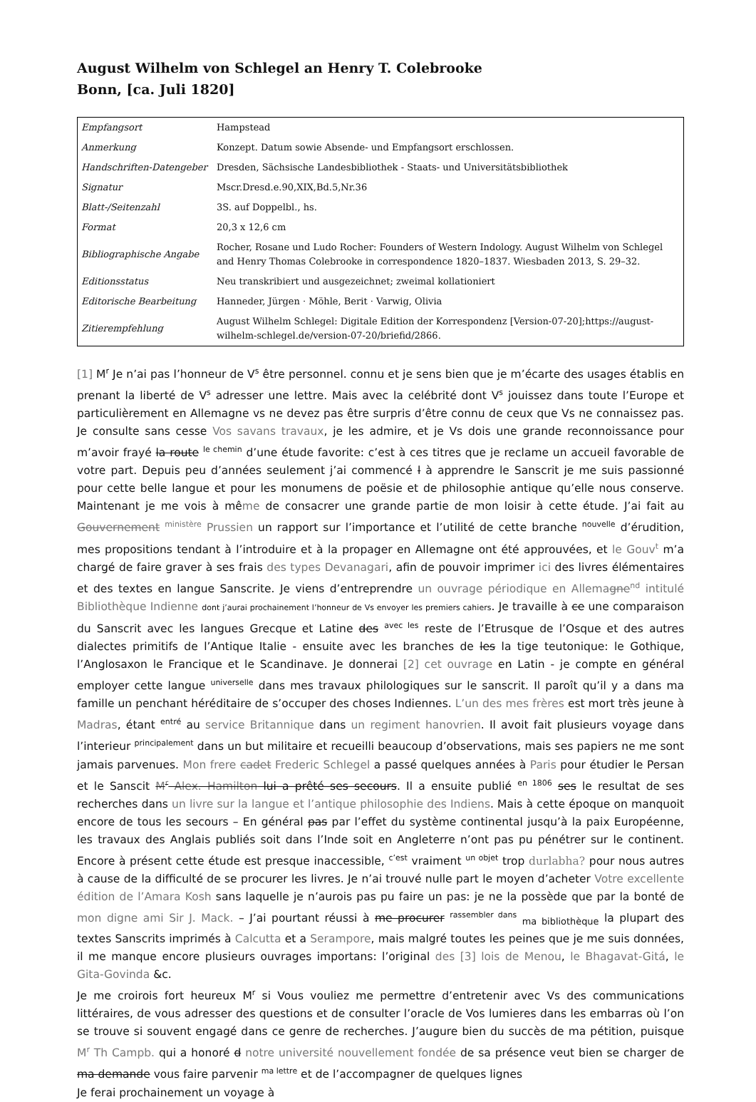August Wilhelm von Schlegel an Henry T. Colebrooke
Bonn, [ca. Juli 1820]
| Empfangsort | Hampstead |
| Anmerkung | Konzept. Datum sowie Absende- und Empfangsort erschlossen. |
| Handschriften-Datengeber | Dresden, Sächsische Landesbibliothek - Staats- und Universitätsbibliothek |
| Signatur | Mscr.Dresd.e.90,XIX,Bd.5,Nr.36 |
| Blatt-/Seitenzahl | 3S. auf Doppelbl., hs. |
| Format | 20,3 x 12,6 cm |
| Bibliographische Angabe | Rocher, Rosane und Ludo Rocher: Founders of Western Indology. August Wilhelm von Schlegel and Henry Thomas Colebrooke in correspondence 1820–1837. Wiesbaden 2013, S. 29–32. |
| Editionsstatus | Neu transkribiert und ausgezeichnet; zweimal kollationiert |
| Editorische Bearbeitung | Hanneder, Jürgen · Möhle, Berit · Varwig, Olivia |
| Zitierempfehlung | August Wilhelm Schlegel: Digitale Edition der Korrespondenz [Version-07-20];https://august-wilhelm-schlegel.de/version-07-20/briefid/2866. |
[1] M<sup>r</sup> Je n’ai pas l’honneur de V<sup>s</sup> être personnel. connu et je sens bien que je m’écarte des usages établis en prenant la liberté de V<sup>s</sup> adresser une lettre. Mais avec la celébrité dont V<sup>s</sup> jouissez dans toute l’Europe et particulièrement en Allemagne vs ne devez pas être surpris d’être connu de ceux que Vs ne connaissez pas. Je consulte sans cesse Vos savans travaux, je les admire, et je Vs dois une grande reconnoissance pour m’avoir frayé la route <sup>le chemin</sup> d’une étude favorite: c’est à ces titres que je reclame un accueil favorable de votre part. Depuis peu d’années seulement j’ai commencé l à apprendre le Sanscrit je me suis passionné pour cette belle langue et pour les monumens de poësie et de philosophie antique qu’elle nous conserve. Maintenant je me vois à même de consacrer une grande partie de mon loisir à cette étude. J’ai fait au Gouvernement <sup>ministère</sup> Prussien un rapport sur l’importance et l’utilité de cette branche <sup>nouvelle</sup> d’érudition, mes propositions tendant à l’introduire et à la propager en Allemagne ont été approuvées, et le Gouv<sup>t</sup> m’a chargé de faire graver à ses frais des types Devanagari, afin de pouvoir imprimer ici des livres élémentaires et des textes en langue Sanscrite. Je viens d’entreprendre un ouvrage périodique en Allemagne<sup>nd</sup> intitulé Bibliothèque Indienne dont j’aurai prochainement l’honneur de Vs envoyer les premiers cahiers. Je travaille à ce une comparaison du Sanscrit avec les langues Grecque et Latine des <sup>avec les</sup> reste de l’Etrusque de l’Osque et des autres dialectes primitifs de l’Antique Italie - ensuite avec les branches de les la tige teutonique: le Gothique, l’Anglosaxon le Francique et le Scandinave. Je donnerai [2] cet ouvrage en Latin - je compte en général employer cette langue <sup>universelle</sup> dans mes travaux philologiques sur le sanscrit. Il paroît qu’il y a dans ma famille un penchant héréditaire de s’occuper des choses Indiennes. L’un des mes frères est mort très jeune à Madras, étant <sup>entré</sup> au service Britannique dans un regiment hanovrien. Il avoit fait plusieurs voyage dans l’interieur <sup>principalement</sup> dans un but militaire et recueilli beaucoup d’observations, mais ses papiers ne me sont jamais parvenues. Mon frere cadet Frederic Schlegel a passé quelques années à Paris pour étudier le Persan et le Sanscit M<sup>r</sup> Alex. Hamilton lui a prêté ses secours. Il a ensuite publié <sup>en 1806</sup> ses le resultat de ses recherches dans un livre sur la langue et l’antique philosophie des Indiens. Mais à cette époque on manquoit encore de tous les secours – En général pas par l’effet du système continental jusqu’à la paix Européenne, les travaux des Anglais publiés soit dans l’Inde soit en Angleterre n’ont pas pu pénétrer sur le continent. Encore à présent cette étude est presque inaccessible, <sup>c’est</sup> vraiment <sup>un objet</sup> trop durlabha? pour nous autres à cause de la difficulté de se procurer les livres. Je n’ai trouvé nulle part le moyen d’acheter Votre excellente édition de l’Amara Kosh sans laquelle je n’aurois pas pu faire un pas: je ne la possède que par la bonté de mon digne ami Sir J. Mack. – J’ai pourtant réussi à me procurer <sup>rassembler dans</sup> <sub>ma bibliothèque</sub> la plupart des textes Sanscrits imprimés à Calcutta et a Serampore, mais malgré toutes les peines que je me suis données, il me manque encore plusieurs ouvrages importans: l’original des [3] lois de Menou, le Bhagavat-Gitá, le Gita-Govinda &c.
Je me croirois fort heureux M<sup>r</sup> si Vous vouliez me permettre d’entretenir avec Vs des communications littéraires, de vous adresser des questions et de consulter l’oracle de Vos lumieres dans les embarras où l’on se trouve si souvent engagé dans ce genre de recherches. J’augure bien du succès de ma pétition, puisque M<sup>r</sup> Th Campb. qui a honoré d notre université nouvellement fondée de sa présence veut bien se charger de ma demande vous faire parvenir <sup>ma lettre</sup> et de l’accompagner de quelques lignes
Je ferai prochainement un voyage à